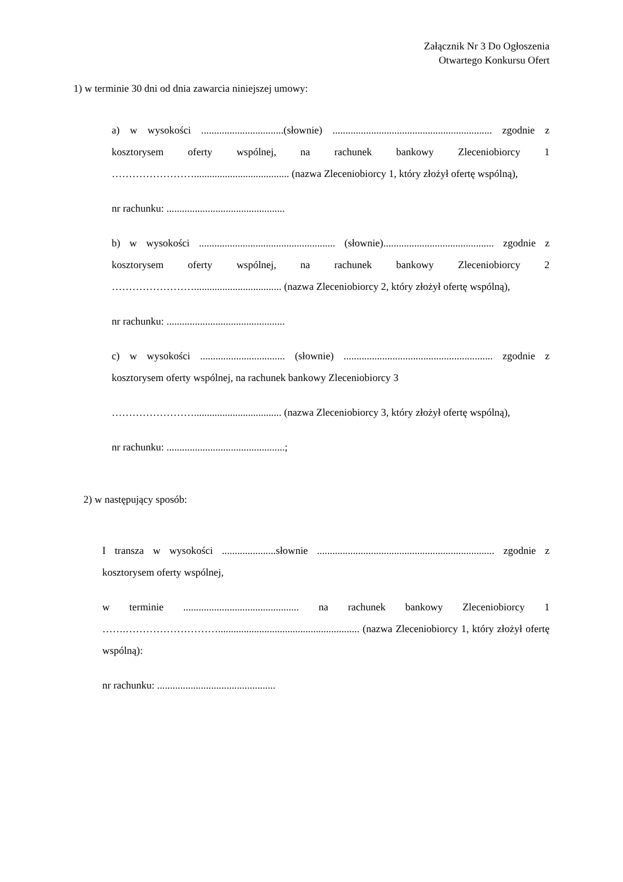Załącznik Nr 3 Do Ogłoszenia
Otwartego Konkursu Ofert
1) w terminie 30 dni od dnia zawarcia niniejszej umowy:
a) w wysokości ................................(słownie) .............................................................. zgodnie z kosztorysem oferty wspólnej, na rachunek bankowy Zleceniobiorcy 1 ……………………..................................... (nazwa Zleceniobiorcy 1, który złożył ofertę wspólną),
nr rachunku: ..............................................
b) w wysokości ..................................................... (słownie)........................................... zgodnie z kosztorysem oferty wspólnej, na rachunek bankowy Zleceniobiorcy 2 …………………….................................. (nazwa Zleceniobiorcy 2, który złożył ofertę wspólną),
nr rachunku: ..............................................
c) w wysokości ................................. (słownie) .......................................................... zgodnie z kosztorysem oferty wspólnej, na rachunek bankowy Zleceniobiorcy 3
…………………….................................. (nazwa Zleceniobiorcy 3, który złożył ofertę wspólną),
nr rachunku: ..............................................;
2) w następujący sposób:
I transza w wysokości .....................słownie ..................................................................... zgodnie z kosztorysem oferty wspólnej,
w terminie ............................................. na rachunek bankowy Zleceniobiorcy 1 …….………………………....................................................... (nazwa Zleceniobiorcy 1, który złożył ofertę wspólną):
nr rachunku: ..............................................